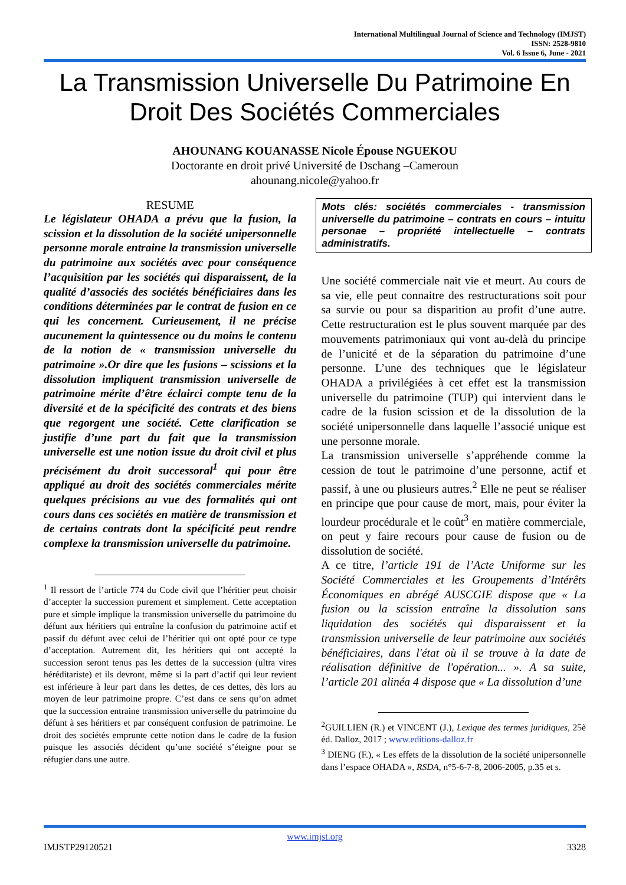International Multilingual Journal of Science and Technology (IMJST)
ISSN: 2528-9810
Vol. 6 Issue 6, June - 2021
La Transmission Universelle Du Patrimoine En Droit Des Sociétés Commerciales
AHOUNANG KOUANASSE Nicole Épouse NGUEKOU
Doctorante en droit privé Université de Dschang –Cameroun
ahounang.nicole@yahoo.fr
RESUME
Le législateur OHADA a prévu que la fusion, la scission et la dissolution de la société unipersonnelle personne morale entraine la transmission universelle du patrimoine aux sociétés avec pour conséquence l’acquisition par les sociétés qui disparaissent, de la qualité d’associés des sociétés bénéficiaires dans les conditions déterminées par le contrat de fusion en ce qui les concernent. Curieusement, il ne précise aucunement la quintessence ou du moins le contenu de la notion de « transmission universelle du patrimoine ».Or dire que les fusions – scissions et la dissolution impliquent transmission universelle de patrimoine mérite d’être éclairci compte tenu de la diversité et de la spécificité des contrats et des biens que regorgent une société. Cette clarification se justifie d’une part du fait que la transmission universelle est une notion issue du droit civil et plus précisément du droit successoral<sup>1</sup> qui pour être appliqué au droit des sociétés commerciales mérite quelques précisions au vue des formalités qui ont cours dans ces sociétés en matière de transmission et de certains contrats dont la spécificité peut rendre complexe la transmission universelle du patrimoine.
<sup>1</sup> Il ressort de l’article 774 du Code civil que l’héritier peut choisir d’accepter la succession purement et simplement. Cette acceptation pure et simple implique la transmission universelle du patrimoine du défunt aux héritiers qui entraîne la confusion du patrimoine actif et passif du défunt avec celui de l’héritier qui ont opté pour ce type d’acceptation. Autrement dit, les héritiers qui ont accepté la succession seront tenus pas les dettes de la succession (ultra vires héréditariste) et ils devront, même si la part d’actif qui leur revient est inférieure à leur part dans les dettes, de ces dettes, dès lors au moyen de leur patrimoine propre. C’est dans ce sens qu’on admet que la succession entraine transmission universelle du patrimoine du défunt à ses héritiers et par conséquent confusion de patrimoine. Le droit des sociétés emprunte cette notion dans le cadre de la fusion puisque les associés décident qu’une société s’éteigne pour se réfugier dans une autre.
Mots clés: sociétés commerciales - transmission universelle du patrimoine – contrats en cours – intuitu personae – propriété intellectuelle – contrats administratifs.
Une société commerciale nait vie et meurt. Au cours de sa vie, elle peut connaitre des restructurations soit pour sa survie ou pour sa disparition au profit d’une autre. Cette restructuration est le plus souvent marquée par des mouvements patrimoniaux qui vont au-delà du principe de l’unicité et de la séparation du patrimoine d’une personne. L’une des techniques que le législateur OHADA a privilégiées à cet effet est la transmission universelle du patrimoine (TUP) qui intervient dans le cadre de la fusion scission et de la dissolution de la société unipersonnelle dans laquelle l’associé unique est une personne morale.
La transmission universelle s’appréhende comme la cession de tout le patrimoine d’une personne, actif et passif, à une ou plusieurs autres.<sup>2</sup> Elle ne peut se réaliser en principe que pour cause de mort, mais, pour éviter la lourdeur procédurale et le coût<sup>3</sup> en matière commerciale, on peut y faire recours pour cause de fusion ou de dissolution de société.
A ce titre, l’article 191 de l’Acte Uniforme sur les Société Commerciales et les Groupements d’Intérêts Économiques en abrégé AUSCGIE dispose que « La fusion ou la scission entraîne la dissolution sans liquidation des sociétés qui disparaissent et la transmission universelle de leur patrimoine aux sociétés bénéficiaires, dans l'état où il se trouve à la date de réalisation définitive de l'opération... ». A sa suite, l’article 201 alinéa 4 dispose que « La dissolution d’une
<sup>2</sup> GUILLIEN (R.) et VINCENT (J.), Lexique des termes juridiques, 25è éd. Dalloz, 2017 ; www.editions-dalloz.fr
<sup>3</sup> DIENG (F.), « Les effets de la dissolution de la société unipersonnelle dans l’espace OHADA », RSDA, n°5-6-7-8, 2006-2005, p.35 et s.
www.imjst.org
IMJSTP29120521 3328